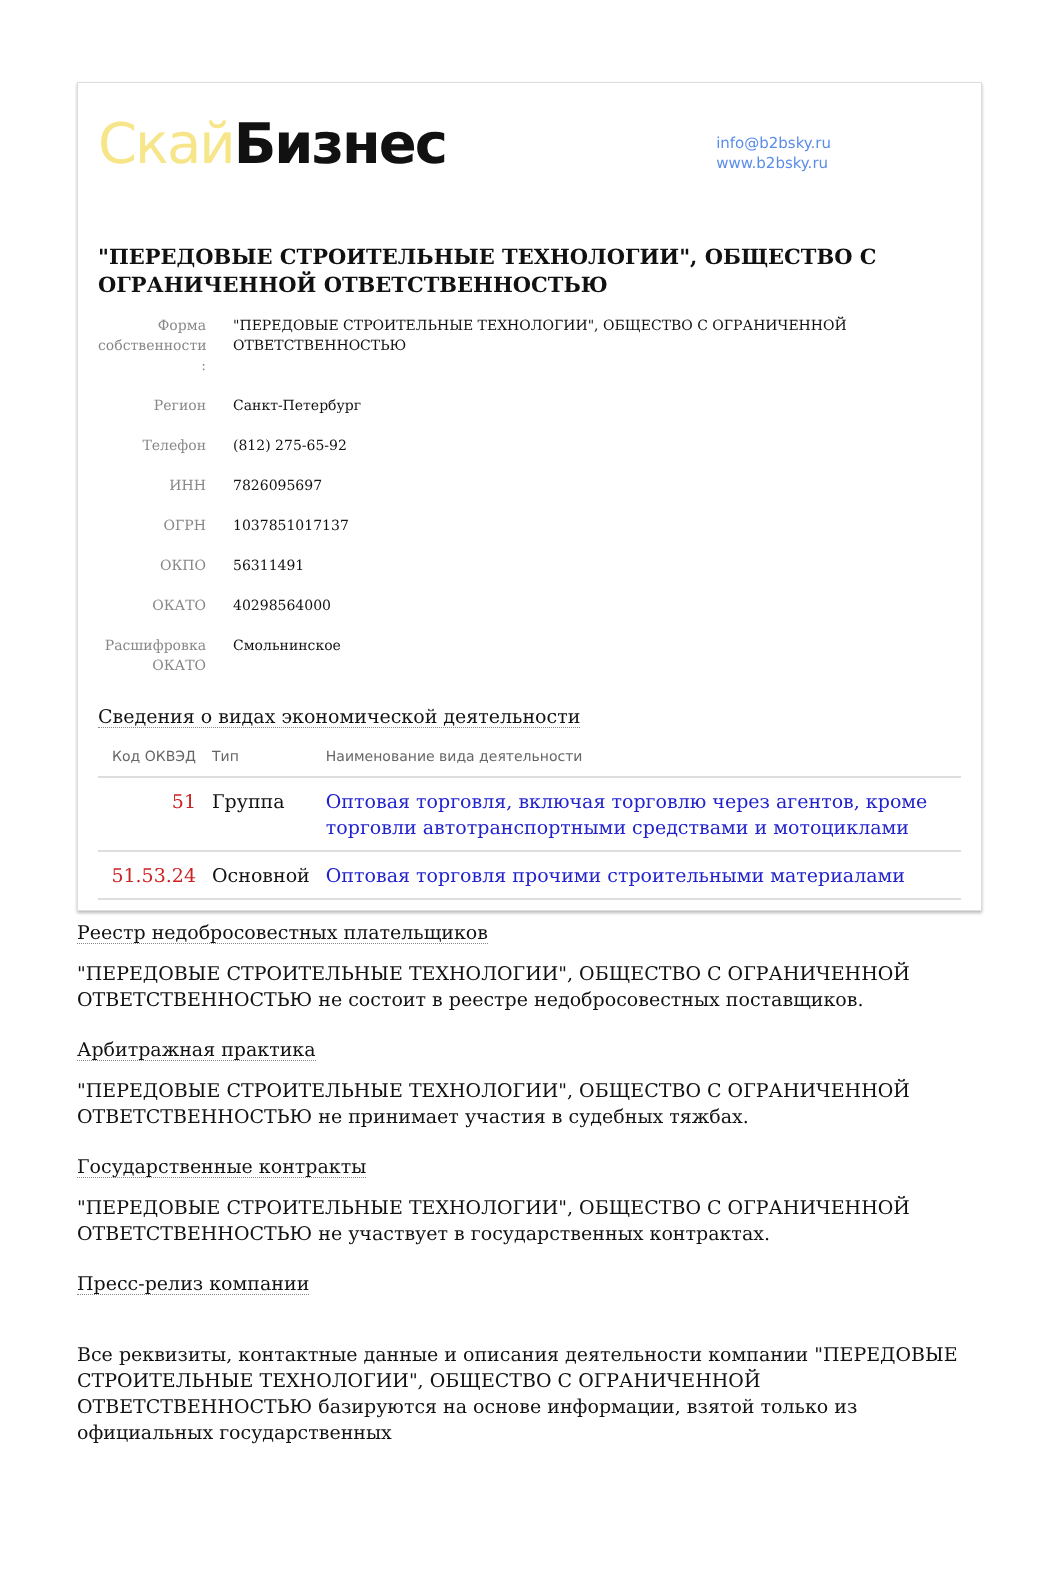Скай Бизнес
info@b2bsky.ru
www.b2bsky.ru
"ПЕРЕДОВЫЕ СТРОИТЕЛЬНЫЕ ТЕХНОЛОГИИ", ОБЩЕСТВО С ОГРАНИЧЕННОЙ ОТВЕТСТВЕННОСТЬЮ
Форма собственности :
"ПЕРЕДОВЫЕ СТРОИТЕЛЬНЫЕ ТЕХНОЛОГИИ", ОБЩЕСТВО С ОГРАНИЧЕННОЙ ОТВЕТСТВЕННОСТЬЮ
Регион Санкт-Петербург
Телефон (812) 275-65-92
ИНН 7826095697
ОГРН 1037851017137
ОКПО 56311491
ОКАТО 40298564000
Расшифровка ОКАТО
Смольнинское
Сведения о видах экономической деятельности
| Код ОКВЭД | Тип | Наименование вида деятельности |
| --- | --- | --- |
| 51 | Группа | Оптовая торговля, включая торговлю через агентов, кроме торговли автотранспортными средствами и мотоциклами |
| 51.53.24 | Основной | Оптовая торговля прочими строительными материалами |
Реестр недобросовестных плательщиков
"ПЕРЕДОВЫЕ СТРОИТЕЛЬНЫЕ ТЕХНОЛОГИИ", ОБЩЕСТВО С ОГРАНИЧЕННОЙ ОТВЕТСТВЕННОСТЬЮ не состоит в реестре недобросовестных поставщиков.
Арбитражная практика
"ПЕРЕДОВЫЕ СТРОИТЕЛЬНЫЕ ТЕХНОЛОГИИ", ОБЩЕСТВО С ОГРАНИЧЕННОЙ ОТВЕТСТВЕННОСТЬЮ не принимает участия в судебных тяжбах.
Государственные контракты
"ПЕРЕДОВЫЕ СТРОИТЕЛЬНЫЕ ТЕХНОЛОГИИ", ОБЩЕСТВО С ОГРАНИЧЕННОЙ ОТВЕТСТВЕННОСТЬЮ не участвует в государственных контрактах.
Пресс-релиз компании
Все реквизиты, контактные данные и описания деятельности компании "ПЕРЕДОВЫЕ СТРОИТЕЛЬНЫЕ ТЕХНОЛОГИИ", ОБЩЕСТВО С ОГРАНИЧЕННОЙ ОТВЕТСТВЕННОСТЬЮ базируются на основе информации, взятой только из официальных государственных